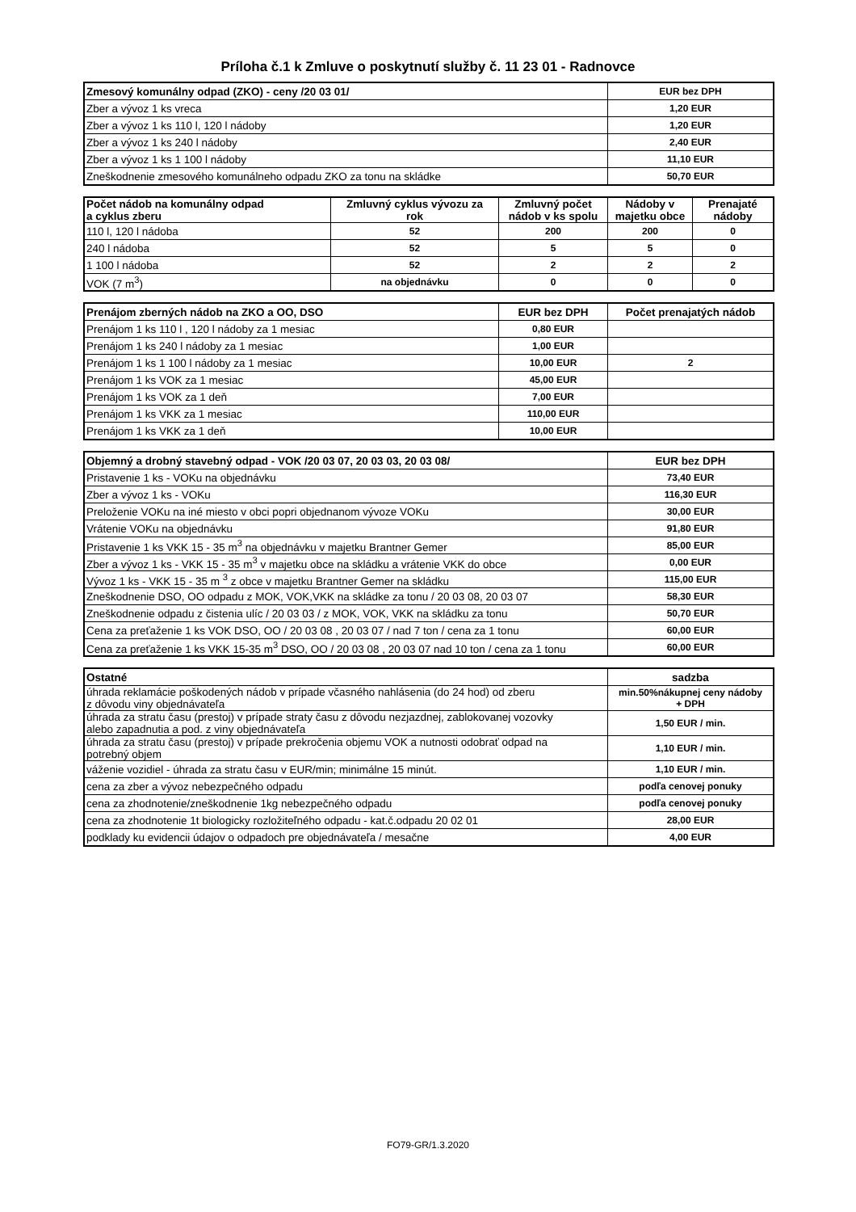Príloha č.1 k Zmluve o poskytnutí služby č. 11 23 01 - Radnovce
| Zmesový komunálny odpad (ZKO) - ceny /20 03 01/ | EUR bez DPH |
| --- | --- |
| Zber a vývoz 1 ks vreca | 1,20 EUR |
| Zber a vývoz 1 ks 110 l, 120 l nádoby | 1,20 EUR |
| Zber a vývoz 1 ks 240 l nádoby | 2,40 EUR |
| Zber a vývoz 1 ks 1 100 l nádoby | 11,10 EUR |
| Zneškodnenie zmesového komunálneho odpadu ZKO za tonu na skládke | 50,70 EUR |
| Počet nádob na komunálny odpad a cyklus zberu | Zmluvný cyklus vývozu za rok | Zmluvný počet nádob v ks spolu | Nádoby v majetku obce | Prenajaté nádoby |
| --- | --- | --- | --- | --- |
| 110 l, 120 l nádoba | 52 | 200 | 200 | 0 |
| 240 l nádoba | 52 | 5 | 5 | 0 |
| 1 100 l nádoba | 52 | 2 | 2 | 2 |
| VOK (7 m<sup>3</sup>) | na objednávku | 0 | 0 | 0 |
| Prenájom zberných nádob na ZKO a OO, DSO | EUR bez DPH | Počet prenajatých nádob |
| --- | --- | --- |
| Prenájom 1 ks 110 l , 120 l nádoby za 1 mesiac | 0,80 EUR | |
| Prenájom 1 ks 240 l nádoby za 1 mesiac | 1,00 EUR | |
| Prenájom 1 ks 1 100 l nádoby za 1 mesiac | 10,00 EUR | 2 |
| Prenájom 1 ks VOK za 1 mesiac | 45,00 EUR | |
| Prenájom 1 ks VOK za 1 deň | 7,00 EUR | |
| Prenájom 1 ks VKK za 1 mesiac | 110,00 EUR | |
| Prenájom 1 ks VKK za 1 deň | 10,00 EUR | |
| Objemný a drobný stavebný odpad - VOK /20 03 07, 20 03 03, 20 03 08/ | EUR bez DPH |
| --- | --- |
| Pristavenie 1 ks - VOKu na objednávku | 73,40 EUR |
| Zber a vývoz 1 ks - VOKu | 116,30 EUR |
| Preloženie VOKu na iné miesto v obci popri objednanom vývoze VOKu | 30,00 EUR |
| Vrátenie VOKu na objednávku | 91,80 EUR |
| Pristavenie 1 ks VKK 15 - 35 m<sup>3</sup> na objednávku v majetku Brantner Gemer | 85,00 EUR |
| Zber a vývoz 1 ks - VKK 15 - 35 m<sup>3</sup> v majetku obce na skládku a vrátenie VKK do obce | 0,00 EUR |
| Vývoz 1 ks - VKK 15 - 35 m <sup>3</sup> z obce v majetku Brantner Gemer na skládku | 115,00 EUR |
| Zneškodnenie DSO, OO odpadu z MOK, VOK,VKK na skládke za tonu / 20 03 08, 20 03 07 | 58,30 EUR |
| Zneškodnenie odpadu z čistenia ulíc / 20 03 03 / z MOK, VOK, VKK na skládku za tonu | 50,70 EUR |
| Cena za preťaženie 1 ks VOK DSO, OO / 20 03 08 , 20 03 07 / nad 7 ton / cena za 1 tonu | 60,00 EUR |
| Cena za preťaženie 1 ks VKK 15-35 m<sup>3</sup> DSO, OO / 20 03 08 , 20 03 07 nad 10 ton / cena za 1 tonu | 60,00 EUR |
| Ostatné | sadzba |
| --- | --- |
| úhrada reklamácie poškodených nádob v prípade včasného nahlásenia (do 24 hod) od zberu z dôvodu viny objednávateľa | min.50%nákupnej ceny nádoby + DPH |
| úhrada za stratu času (prestoj) v prípade straty času z dôvodu nezjazdnej, zablokovanej vozovky alebo zapadnutia a pod. z viny objednávateľa | 1,50 EUR / min. |
| úhrada za stratu času (prestoj) v prípade prekročenia objemu VOK a nutnosti odobrať odpad na potrebný objem | 1,10 EUR / min. |
| váženie vozidiel - úhrada za stratu času v EUR/min; minimálne 15 minút. | 1,10 EUR / min. |
| cena za zber a vývoz nebezpečného odpadu | podľa cenovej ponuky |
| cena za zhodnotenie/zneškodnenie 1kg nebezpečného odpadu | podľa cenovej ponuky |
| cena za zhodnotenie 1t biologicky rozložiteľného odpadu - kat.č.odpadu 20 02 01 | 28,00 EUR |
| podklady ku evidencii údajov o odpadoch pre objednávateľa / mesačne | 4,00 EUR |
FO79-GR/1.3.2020